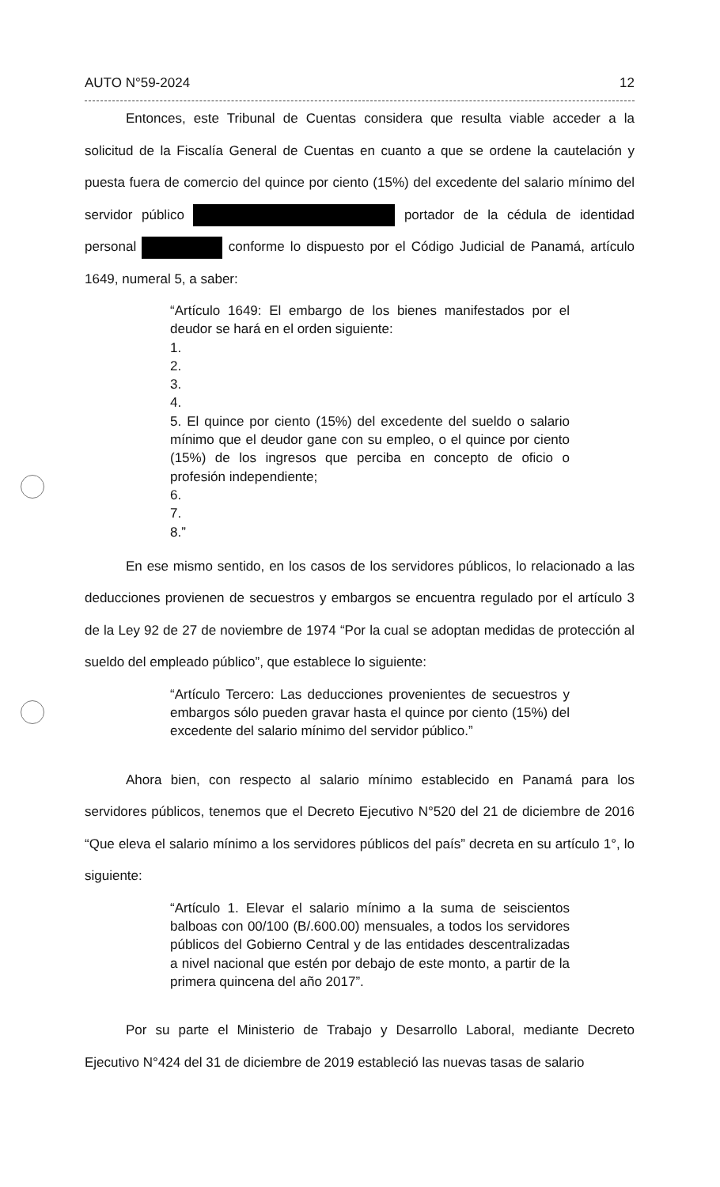AUTO N°59-2024 12
Entonces, este Tribunal de Cuentas considera que resulta viable acceder a la solicitud de la Fiscalía General de Cuentas en cuanto a que se ordene la cautelación y puesta fuera de comercio del quince por ciento (15%) del excedente del salario mínimo del servidor público portador de la cédula de identidad personal conforme lo dispuesto por el Código Judicial de Panamá, artículo 1649, numeral 5, a saber:
“Artículo 1649: El embargo de los bienes manifestados por el deudor se hará en el orden siguiente:
1.
2.
3.
4.
5. El quince por ciento (15%) del excedente del sueldo o salario mínimo que el deudor gane con su empleo, o el quince por ciento (15%) de los ingresos que perciba en concepto de oficio o profesión independiente;
6.
7.
8.”
En ese mismo sentido, en los casos de los servidores públicos, lo relacionado a las deducciones provienen de secuestros y embargos se encuentra regulado por el artículo 3 de la Ley 92 de 27 de noviembre de 1974 “Por la cual se adoptan medidas de protección al sueldo del empleado público”, que establece lo siguiente:
“Artículo Tercero: Las deducciones provenientes de secuestros y embargos sólo pueden gravar hasta el quince por ciento (15%) del excedente del salario mínimo del servidor público.”
Ahora bien, con respecto al salario mínimo establecido en Panamá para los servidores públicos, tenemos que el Decreto Ejecutivo N°520 del 21 de diciembre de 2016 “Que eleva el salario mínimo a los servidores públicos del país” decreta en su artículo 1°, lo siguiente:
“Artículo 1. Elevar el salario mínimo a la suma de seiscientos balboas con 00/100 (B/.600.00) mensuales, a todos los servidores públicos del Gobierno Central y de las entidades descentralizadas a nivel nacional que estén por debajo de este monto, a partir de la primera quincena del año 2017”.
Por su parte el Ministerio de Trabajo y Desarrollo Laboral, mediante Decreto Ejecutivo N°424 del 31 de diciembre de 2019 estableció las nuevas tasas de salario